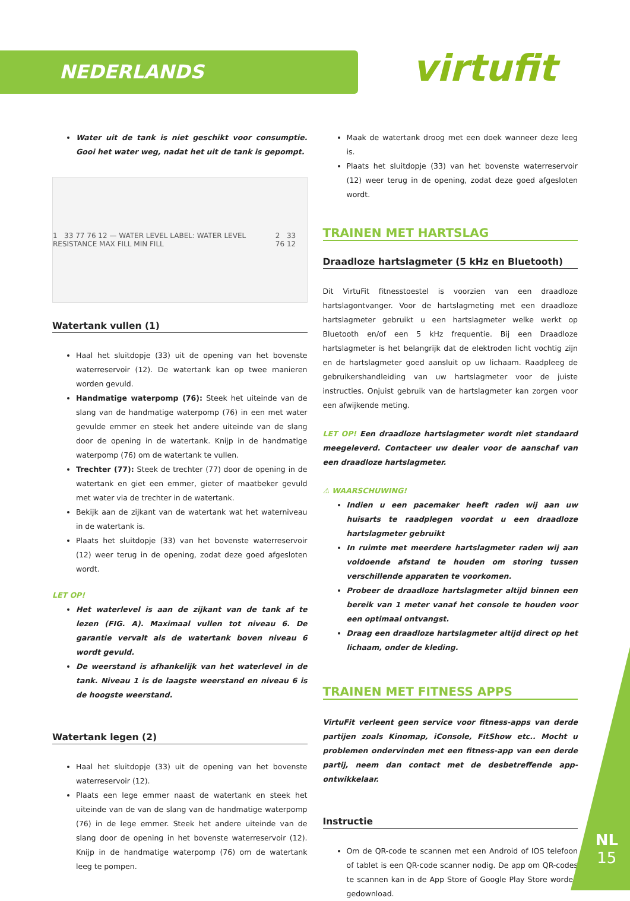NEDERLANDS virtufit
Water uit de tank is niet geschikt voor consumptie. Gooi het water weg, nadat het uit de tank is gepompt.
1 33 77 76 12 — WATER LEVEL LABEL: WATER LEVEL RESISTANCE MAX FILL MIN FILL 2 33 76 12
Watertank vullen (1)
Haal het sluitdopje (33) uit de opening van het bovenste waterreservoir (12). De watertank kan op twee manieren worden gevuld.
Handmatige waterpomp (76): Steek het uiteinde van de slang van de handmatige waterpomp (76) in een met water gevulde emmer en steek het andere uiteinde van de slang door de opening in de watertank. Knijp in de handmatige waterpomp (76) om de watertank te vullen.
Trechter (77): Steek de trechter (77) door de opening in de watertank en giet een emmer, gieter of maatbeker gevuld met water via de trechter in de watertank.
Bekijk aan de zijkant van de watertank wat het waterniveau in de watertank is.
Plaats het sluitdopje (33) van het bovenste waterreservoir (12) weer terug in de opening, zodat deze goed afgesloten wordt.
LET OP!
Het waterlevel is aan de zijkant van de tank af te lezen (FIG. A). Maximaal vullen tot niveau 6. De garantie vervalt als de watertank boven niveau 6 wordt gevuld.
De weerstand is afhankelijk van het waterlevel in de tank. Niveau 1 is de laagste weerstand en niveau 6 is de hoogste weerstand.
Watertank legen (2)
Haal het sluitdopje (33) uit de opening van het bovenste waterreservoir (12).
Plaats een lege emmer naast de watertank en steek het uiteinde van de van de slang van de handmatige waterpomp (76) in de lege emmer. Steek het andere uiteinde van de slang door de opening in het bovenste waterreservoir (12). Knijp in de handmatige waterpomp (76) om de watertank leeg te pompen.
Maak de watertank droog met een doek wanneer deze leeg is.
Plaats het sluitdopje (33) van het bovenste waterreservoir (12) weer terug in de opening, zodat deze goed afgesloten wordt.
TRAINEN MET HARTSLAG
Draadloze hartslagmeter (5 kHz en Bluetooth)
Dit VirtuFit fitnesstoestel is voorzien van een draadloze hartslagontvanger. Voor de hartslagmeting met een draadloze hartslagmeter gebruikt u een hartslagmeter welke werkt op Bluetooth en/of een 5 kHz frequentie. Bij een Draadloze hartslagmeter is het belangrijk dat de elektroden licht vochtig zijn en de hartslagmeter goed aansluit op uw lichaam. Raadpleeg de gebruikershandleiding van uw hartslagmeter voor de juiste instructies. Onjuist gebruik van de hartslagmeter kan zorgen voor een afwijkende meting.
LET OP! Een draadloze hartslagmeter wordt niet standaard meegeleverd. Contacteer uw dealer voor de aanschaf van een draadloze hartslagmeter.
⚠ WAARSCHUWING!
Indien u een pacemaker heeft raden wij aan uw huisarts te raadplegen voordat u een draadloze hartslagmeter gebruikt
In ruimte met meerdere hartslagmeter raden wij aan voldoende afstand te houden om storing tussen verschillende apparaten te voorkomen.
Probeer de draadloze hartslagmeter altijd binnen een bereik van 1 meter vanaf het console te houden voor een optimaal ontvangst.
Draag een draadloze hartslagmeter altijd direct op het lichaam, onder de kleding.
TRAINEN MET FITNESS APPS
VirtuFit verleent geen service voor fitness-apps van derde partijen zoals Kinomap, iConsole, FitShow etc.. Mocht u problemen ondervinden met een fitness-app van een derde partij, neem dan contact met de desbetreffende app-ontwikkelaar.
Instructie
Om de QR-code te scannen met een Android of IOS telefoon of tablet is een QR-code scanner nodig. De app om QR-codes te scannen kan in de App Store of Google Play Store worden gedownload.
NL
15